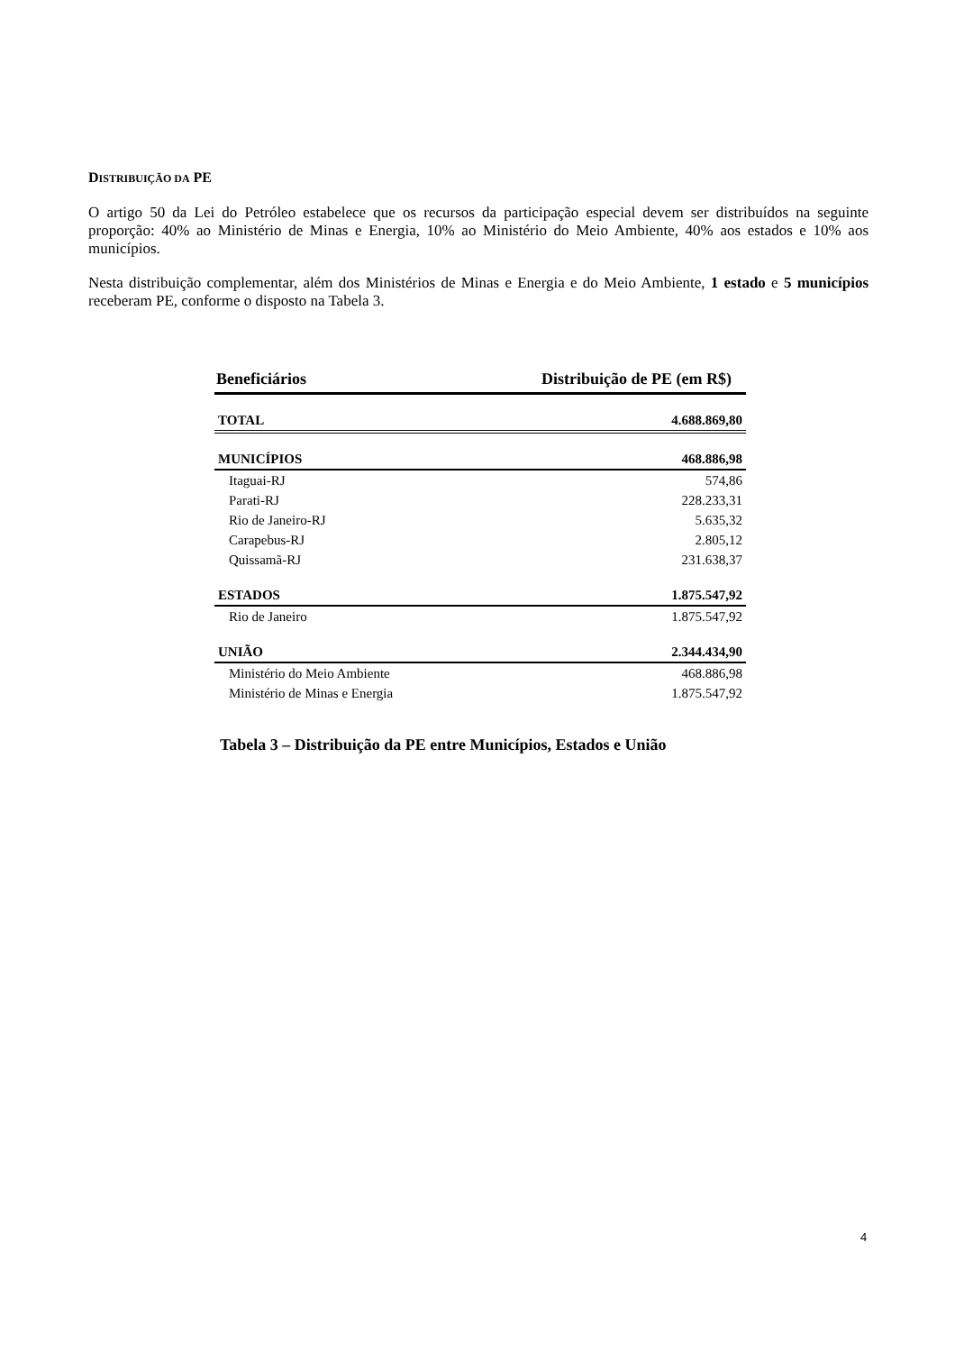DISTRIBUIÇÃO DA PE
O artigo 50 da Lei do Petróleo estabelece que os recursos da participação especial devem ser distribuídos na seguinte proporção: 40% ao Ministério de Minas e Energia, 10% ao Ministério do Meio Ambiente, 40% aos estados e 10% aos municípios.
Nesta distribuição complementar, além dos Ministérios de Minas e Energia e do Meio Ambiente, 1 estado e 5 municípios receberam PE, conforme o disposto na Tabela 3.
| Beneficiários | Distribuição de PE (em R$) |
| --- | --- |
| TOTAL | 4.688.869,80 |
| MUNICÍPIOS | 468.886,98 |
| Itaguai-RJ | 574,86 |
| Parati-RJ | 228.233,31 |
| Rio de Janeiro-RJ | 5.635,32 |
| Carapebus-RJ | 2.805,12 |
| Quissamã-RJ | 231.638,37 |
| ESTADOS | 1.875.547,92 |
| Rio de Janeiro | 1.875.547,92 |
| UNIÃO | 2.344.434,90 |
| Ministério do Meio Ambiente | 468.886,98 |
| Ministério de Minas e Energia | 1.875.547,92 |
Tabela 3 – Distribuição da PE entre Municípios, Estados e União
4